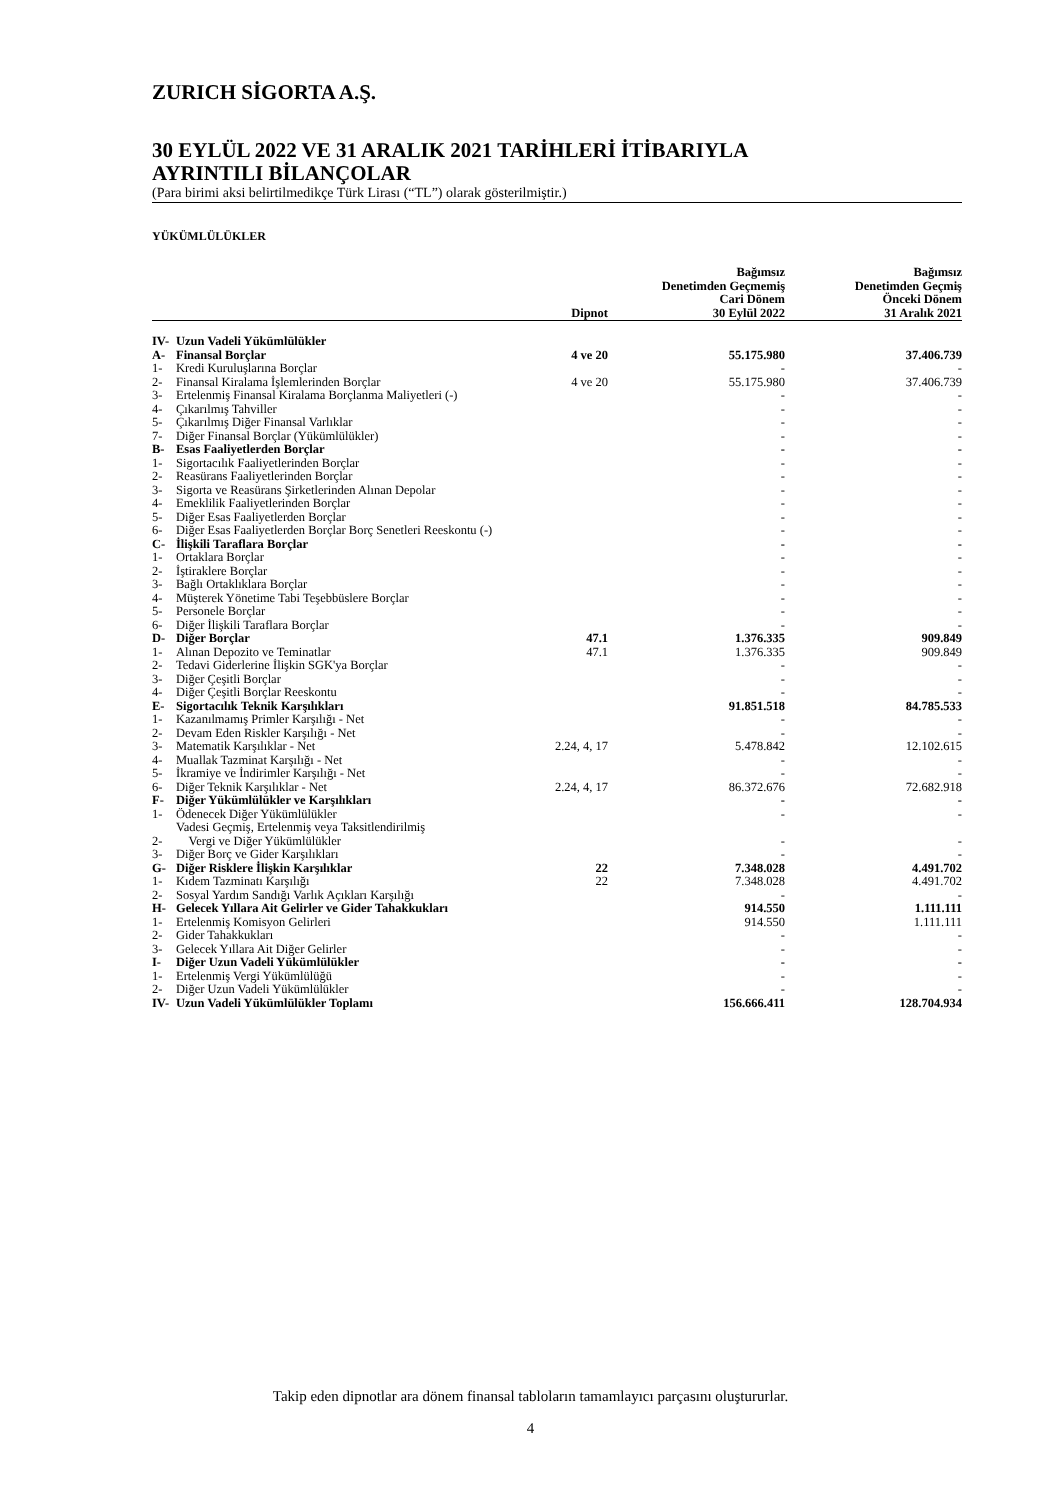ZURICH SİGORTA A.Ş.
30 EYLÜL 2022 VE 31 ARALIK 2021 TARİHLERİ İTİBARIYLA
AYRINTILI BİLANÇOLAR
(Para birimi aksi belirtilmedikçe Türk Lirası (“TL”) olarak gösterilmiştir.)
YÜKÜMLÜLÜKLER
| | | Dipnot | Bağımsız Denetimden Geçmemiş Cari Dönem 30 Eylül 2022 | Bağımsız Denetimden Geçmiş Önceki Dönem 31 Aralık 2021 |
| --- | --- | --- | --- | --- |
| IV- | Uzun Vadeli Yükümlülükler | | | |
| A- | Finansal Borçlar | 4 ve 20 | 55.175.980 | 37.406.739 |
| 1- | Kredi Kuruluşlarına Borçlar | | - | - |
| 2- | Finansal Kiralama İşlemlerinden Borçlar | 4 ve 20 | 55.175.980 | 37.406.739 |
| 3- | Ertelenmiş Finansal Kiralama Borçlanma Maliyetleri (-) | | - | - |
| 4- | Çıkarılmış Tahviller | | - | - |
| 5- | Çıkarılmış Diğer Finansal Varlıklar | | - | - |
| 7- | Diğer Finansal Borçlar (Yükümlülükler) | | - | - |
| B- | Esas Faaliyetlerden Borçlar | | - | - |
| 1- | Sigortacılık Faaliyetlerinden Borçlar | | - | - |
| 2- | Reasürans Faaliyetlerinden Borçlar | | - | - |
| 3- | Sigorta ve Reasürans Şirketlerinden Alınan Depolar | | - | - |
| 4- | Emeklilik Faaliyetlerinden Borçlar | | - | - |
| 5- | Diğer Esas Faaliyetlerden Borçlar | | - | - |
| 6- | Diğer Esas Faaliyetlerden Borçlar Borç Senetleri Reeskontu (-) | | - | - |
| C- | İlişkili Taraflara Borçlar | | - | - |
| 1- | Ortaklara Borçlar | | - | - |
| 2- | İştiraklere Borçlar | | - | - |
| 3- | Bağlı Ortaklıklara Borçlar | | - | - |
| 4- | Müşterek Yönetime Tabi Teşebbüslere Borçlar | | - | - |
| 5- | Personele Borçlar | | - | - |
| 6- | Diğer İlişkili Taraflara Borçlar | | - | - |
| D- | Diğer Borçlar | 47.1 | 1.376.335 | 909.849 |
| 1- | Alınan Depozito ve Teminatlar | 47.1 | 1.376.335 | 909.849 |
| 2- | Tedavi Giderlerine İlişkin SGK'ya Borçlar | | - | - |
| 3- | Diğer Çeşitli Borçlar | | - | - |
| 4- | Diğer Çeşitli Borçlar Reeskontu | | - | - |
| E- | Sigortacılık Teknik Karşılıkları | | 91.851.518 | 84.785.533 |
| 1- | Kazanılmamış Primler Karşılığı - Net | | - | - |
| 2- | Devam Eden Riskler Karşılığı - Net | | - | - |
| 3- | Matematik Karşılıklar - Net | 2.24, 4, 17 | 5.478.842 | 12.102.615 |
| 4- | Muallak Tazminat Karşılığı - Net | | - | - |
| 5- | İkramiye ve İndirimler Karşılığı - Net | | - | - |
| 6- | Diğer Teknik Karşılıklar - Net | 2.24, 4, 17 | 86.372.676 | 72.682.918 |
| F- | Diğer Yükümlülükler ve Karşılıkları | | - | - |
| 1- | Ödenecek Diğer Yükümlülükler | | - | - |
| 2- | Vadesi Geçmiş, Ertelenmiş veya Taksitlendirilmiş Vergi ve Diğer Yükümlülükler | | - | - |
| 3- | Diğer Borç ve Gider Karşılıkları | | - | - |
| G- | Diğer Risklere İlişkin Karşılıklar | 22 | 7.348.028 | 4.491.702 |
| 1- | Kıdem Tazminatı Karşılığı | 22 | 7.348.028 | 4.491.702 |
| 2- | Sosyal Yardım Sandığı Varlık Açıkları Karşılığı | | - | - |
| H- | Gelecek Yıllara Ait Gelirler ve Gider Tahakkukları | | 914.550 | 1.111.111 |
| 1- | Ertelenmiş Komisyon Gelirleri | | 914.550 | 1.111.111 |
| 2- | Gider Tahakkukları | | - | - |
| 3- | Gelecek Yıllara Ait Diğer Gelirler | | - | - |
| I- | Diğer Uzun Vadeli Yükümlülükler | | - | - |
| 1- | Ertelenmiş Vergi Yükümlülüğü | | - | - |
| 2- | Diğer Uzun Vadeli Yükümlülükler | | - | - |
| IV- | Uzun Vadeli Yükümlülükler Toplamı | | 156.666.411 | 128.704.934 |
Takip eden dipnotlar ara dönem finansal tabloların tamamlayıcı parçasını oluştururlar.
4